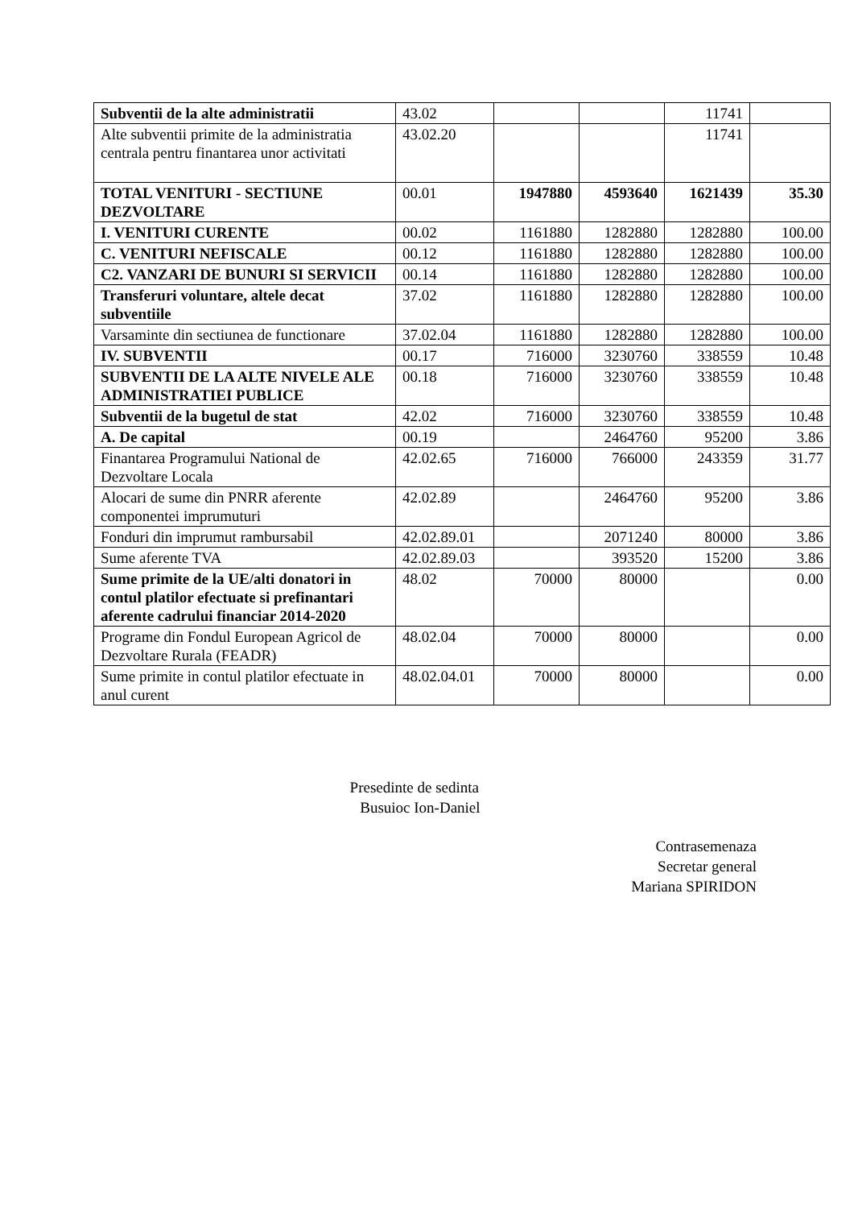| Subventii de la alte administratii | 43.02 | | | 11741 | |
| Alte subventii primite de la administratia centrala pentru finantarea unor activitati | 43.02.20 | | | 11741 | |
| TOTAL VENITURI - SECTIUNE DEZVOLTARE | 00.01 | 1947880 | 4593640 | 1621439 | 35.30 |
| I. VENITURI CURENTE | 00.02 | 1161880 | 1282880 | 1282880 | 100.00 |
| C. VENITURI NEFISCALE | 00.12 | 1161880 | 1282880 | 1282880 | 100.00 |
| C2. VANZARI DE BUNURI SI SERVICII | 00.14 | 1161880 | 1282880 | 1282880 | 100.00 |
| Transferuri voluntare, altele decat subventiile | 37.02 | 1161880 | 1282880 | 1282880 | 100.00 |
| Varsaminte din sectiunea de functionare | 37.02.04 | 1161880 | 1282880 | 1282880 | 100.00 |
| IV. SUBVENTII | 00.17 | 716000 | 3230760 | 338559 | 10.48 |
| SUBVENTII DE LA ALTE NIVELE ALE ADMINISTRATIEI PUBLICE | 00.18 | 716000 | 3230760 | 338559 | 10.48 |
| Subventii de la bugetul de stat | 42.02 | 716000 | 3230760 | 338559 | 10.48 |
| A. De capital | 00.19 | | 2464760 | 95200 | 3.86 |
| Finantarea Programului National de Dezvoltare Locala | 42.02.65 | 716000 | 766000 | 243359 | 31.77 |
| Alocari de sume din PNRR aferente componentei imprumuturi | 42.02.89 | | 2464760 | 95200 | 3.86 |
| Fonduri din imprumut rambursabil | 42.02.89.01 | | 2071240 | 80000 | 3.86 |
| Sume aferente TVA | 42.02.89.03 | | 393520 | 15200 | 3.86 |
| Sume primite de la UE/alti donatori in contul platilor efectuate si prefinantari aferente cadrului financiar 2014-2020 | 48.02 | 70000 | 80000 | | 0.00 |
| Programe din Fondul European Agricol de Dezvoltare Rurala (FEADR) | 48.02.04 | 70000 | 80000 | | 0.00 |
| Sume primite in contul platilor efectuate in anul curent | 48.02.04.01 | 70000 | 80000 | | 0.00 |
Presedinte de sedinta
Busuioc Ion-Daniel
Contrasemenaza
Secretar general
Mariana SPIRIDON